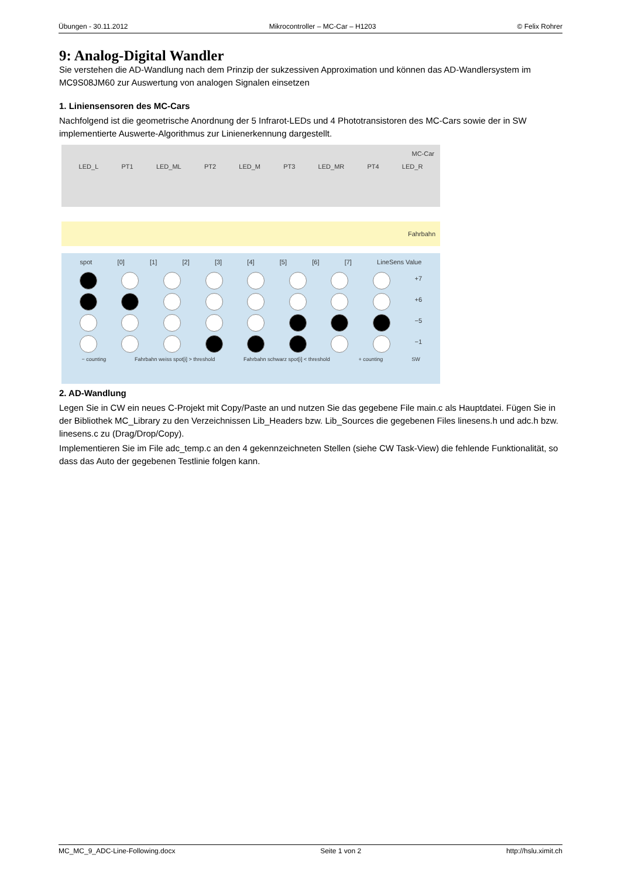Übungen - 30.11.2012 Mikrocontroller – MC-Car – H1203 © Felix Rohrer
9: Analog-Digital Wandler
Sie verstehen die AD-Wandlung nach dem Prinzip der sukzessiven Approximation und können das AD-Wandlersystem im MC9S08JM60 zur Auswertung von analogen Signalen einsetzen
1. Liniensensoren des MC-Cars
Nachfolgend ist die geometrische Anordnung der 5 Infrarot-LEDs und 4 Phototransistoren des MC-Cars sowie der in SW implementierte Auswerte-Algorithmus zur Linienerkennung dargestellt.
MC-Car
LED_L PT1 LED_ML PT2 LED_M PT3 LED_MR PT4 LED_R
Fahrbahn
spot [0] [1] [2] [3] [4] [5] [6] [7] LineSens Value
+7
+6
−5
−1
− counting Fahrbahn weiss spot[i] > threshold Fahrbahn schwarz spot[i] < threshold + counting SW
2. AD-Wandlung
Legen Sie in CW ein neues C-Projekt mit Copy/Paste an und nutzen Sie das gegebene File main.c als Hauptdatei. Fügen Sie in der Bibliothek MC_Library zu den Verzeichnissen Lib_Headers bzw. Lib_Sources die gegebenen Files linesens.h und adc.h bzw. linesens.c zu (Drag/Drop/Copy).
Implementieren Sie im File adc_temp.c an den 4 gekennzeichneten Stellen (siehe CW Task-View) die fehlende Funktionalität, so dass das Auto der gegebenen Testlinie folgen kann.
MC_MC_9_ADC-Line-Following.docx Seite 1 von 2 http://hslu.ximit.ch